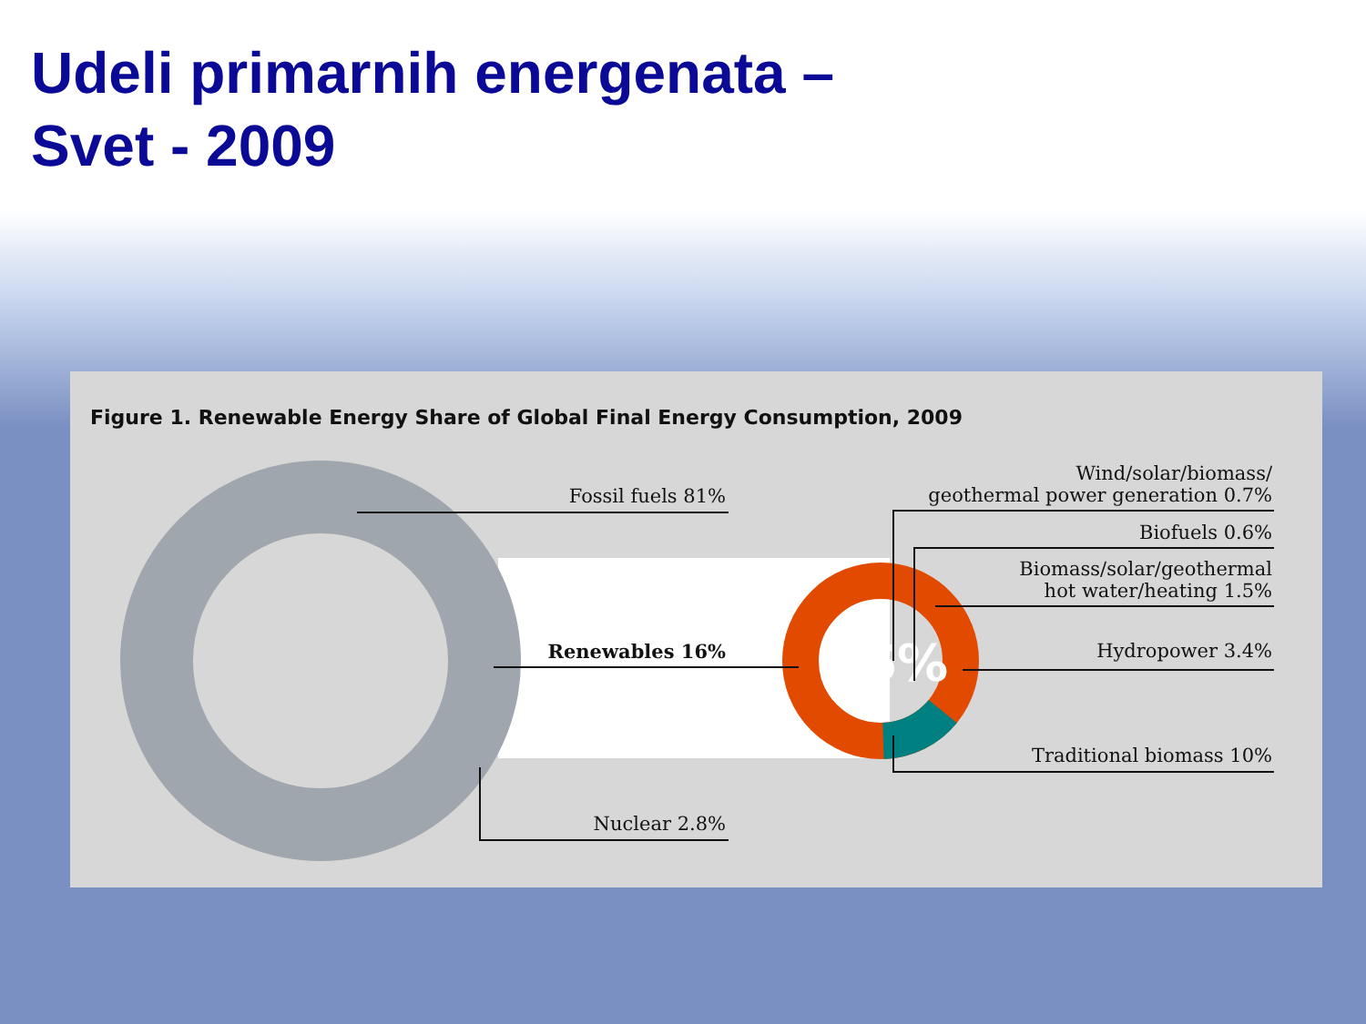Udeli primarnih energenata – Svet - 2009
Figure 1. Renewable Energy Share of Global Final Energy Consumption, 2009
16%
Fossil fuels 81%
Renewables 16%
Nuclear 2.8%
Wind/solar/biomass/
geothermal power generation 0.7%
Biofuels 0.6%
Biomass/solar/geothermal
hot water/heating 1.5%
Hydropower 3.4%
Traditional biomass 10%